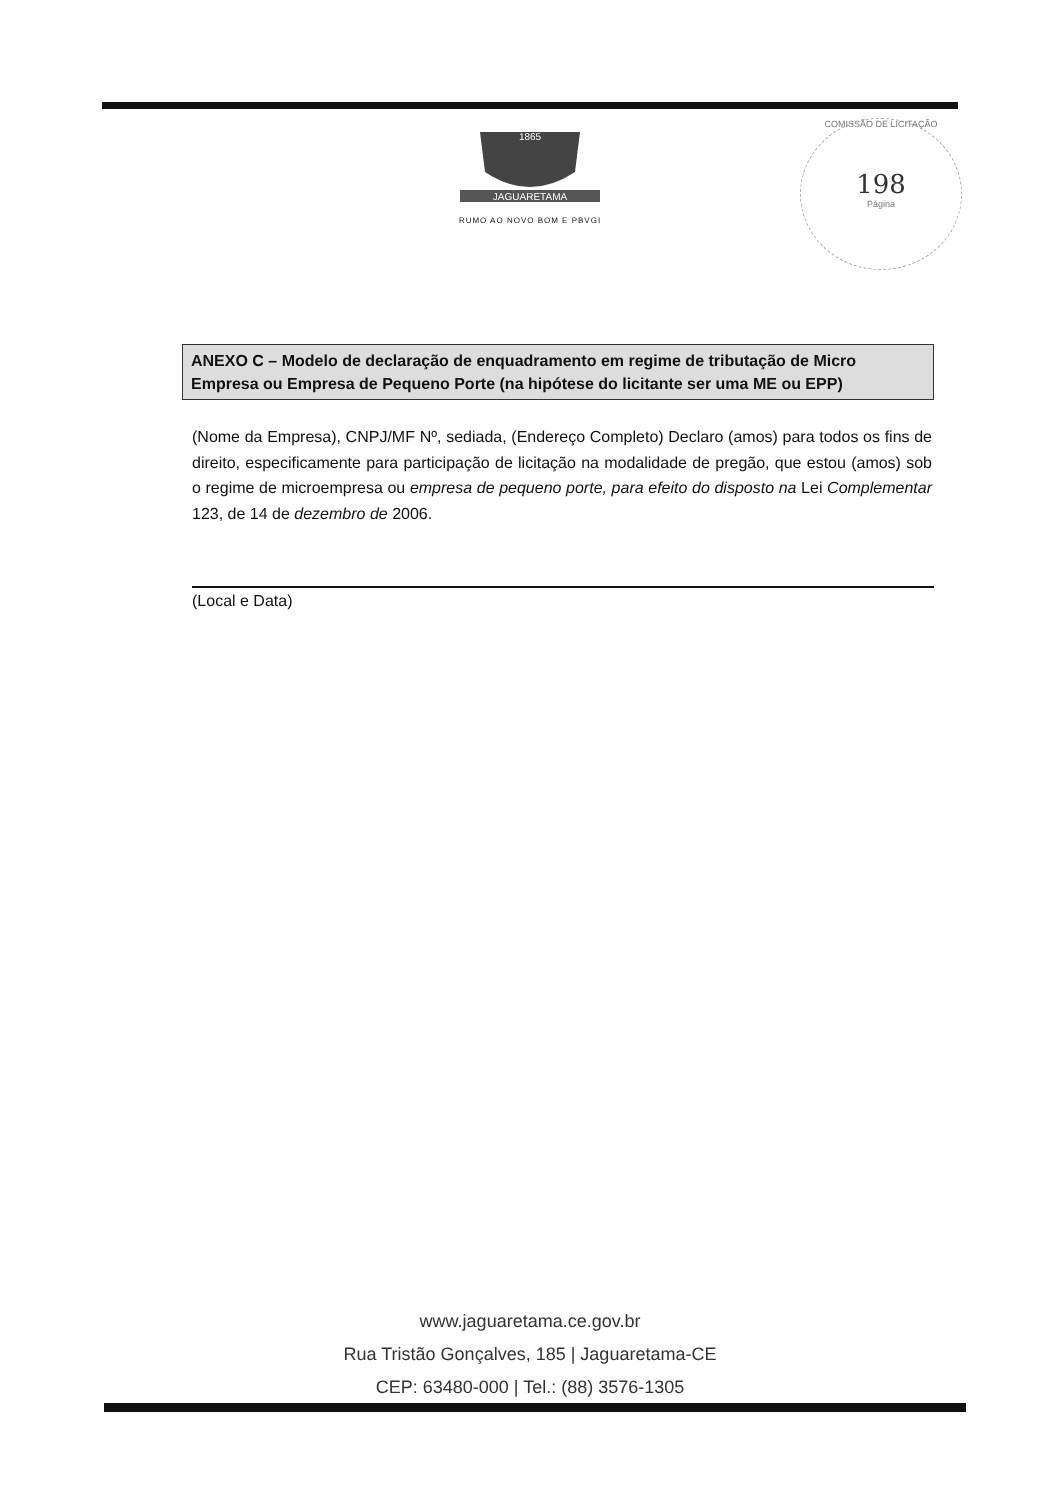1865
JAGUARETAMA
RUMO AO NOVO BOM E PBVGI
COMISSÃO DE LICITAÇÃO
198
Página
ANEXO C – Modelo de declaração de enquadramento em regime de tributação de Micro Empresa ou Empresa de Pequeno Porte (na hipótese do licitante ser uma ME ou EPP)
(Nome da Empresa), CNPJ/MF Nº, sediada, (Endereço Completo) Declaro (amos) para todos os fins de direito, especificamente para participação de licitação na modalidade de pregão, que estou (amos) sob o regime de microempresa ou empresa de pequeno porte, para efeito do disposto na Lei Complementar 123, de 14 de dezembro de 2006.
(Local e Data)
www.jaguaretama.ce.gov.br
Rua Tristão Gonçalves, 185 | Jaguaretama-CE
CEP: 63480-000 | Tel.: (88) 3576-1305